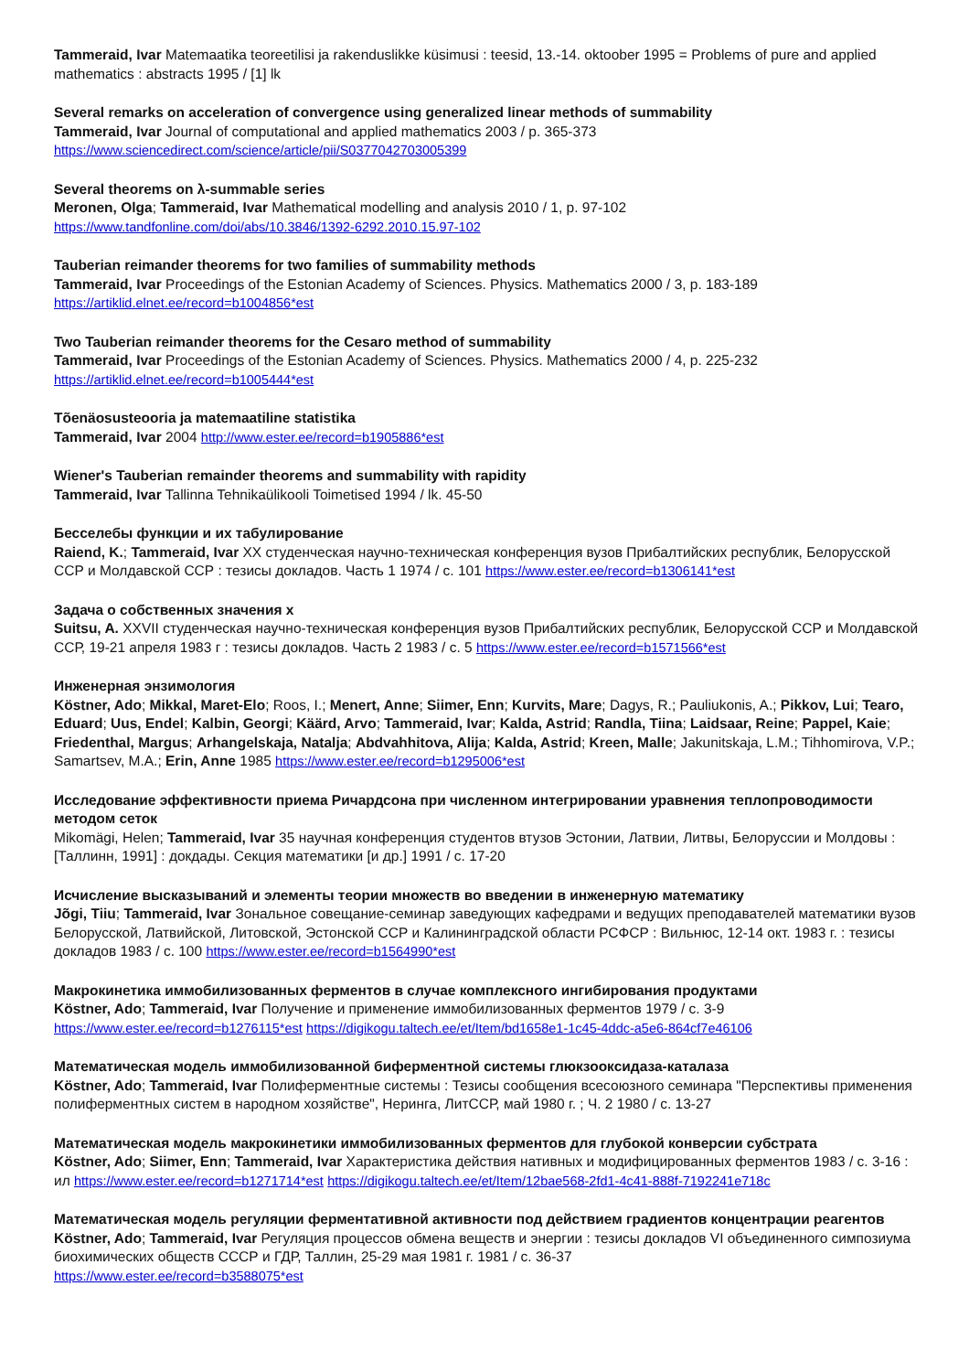Tammeraid, Ivar Matemaatika teoreetilisi ja rakenduslikke küsimusi : teesid, 13.-14. oktoober 1995 = Problems of pure and applied mathematics : abstracts 1995 / [1] lk
Several remarks on acceleration of convergence using generalized linear methods of summability
Tammeraid, Ivar Journal of computational and applied mathematics 2003 / p. 365-373
https://www.sciencedirect.com/science/article/pii/S0377042703005399
Several theorems on λ-summable series
Meronen, Olga; Tammeraid, Ivar Mathematical modelling and analysis 2010 / 1, p. 97-102
https://www.tandfonline.com/doi/abs/10.3846/1392-6292.2010.15.97-102
Tauberian reimander theorems for two families of summability methods
Tammeraid, Ivar Proceedings of the Estonian Academy of Sciences. Physics. Mathematics 2000 / 3, p. 183-189
https://artiklid.elnet.ee/record=b1004856*est
Two Tauberian reimander theorems for the Cesaro method of summability
Tammeraid, Ivar Proceedings of the Estonian Academy of Sciences. Physics. Mathematics 2000 / 4, p. 225-232
https://artiklid.elnet.ee/record=b1005444*est
Tõenäosusteooria ja matemaatiline statistika
Tammeraid, Ivar 2004 http://www.ester.ee/record=b1905886*est
Wiener's Tauberian remainder theorems and summability with rapidity
Tammeraid, Ivar Tallinna Tehnikaülikooli Toimetised 1994 / lk. 45-50
Бесселебы функции и их табулирование
Raiend, K.; Tammeraid, Ivar XX студенческая научно-техническая конференция вузов Прибалтийских республик, Белорусской ССР и Молдавской ССР : тезисы докладов. Часть 1 1974 / с. 101 https://www.ester.ee/record=b1306141*est
Задача о собственных значения х
Suitsu, A. XXVII студенческая научно-техническая конференция вузов Прибалтийских республик, Белорусской ССР и Молдавской ССР, 19-21 апреля 1983 г : тезисы докладов. Часть 2 1983 / с. 5 https://www.ester.ee/record=b1571566*est
Инженерная энзимология
Köstner, Ado; Mikkal, Maret-Elo; Roos, I.; Menert, Anne; Siimer, Enn; Kurvits, Mare; Dagys, R.; Pauliukonis, A.; Pikkov, Lui; Tearo, Eduard; Uus, Endel; Kalbin, Georgi; Käärd, Arvo; Tammeraid, Ivar; Kalda, Astrid; Randla, Tiina; Laidsaar, Reine; Pappel, Kaie; Friedenthal, Margus; Arhangelskaja, Natalja; Abdvahhitova, Alija; Kalda, Astrid; Kreen, Malle; Jakunitskaja, L.M.; Tihhomirova, V.P.; Samartsev, M.A.; Erin, Anne 1985 https://www.ester.ee/record=b1295006*est
Исследование эффективности приема Ричардсона при численном интегрировании уравнения теплопроводимости методом сеток
Mikomägi, Helen; Tammeraid, Ivar 35 научная конференция студентов втузов Эстонии, Латвии, Литвы, Белоруссии и Молдовы : [Таллинн, 1991] : докдады. Секция математики [и др.] 1991 / с. 17-20
Исчисление высказываний и элементы теории множеств во введении в инженерную математику
Jõgi, Tiiu; Tammeraid, Ivar Зональное совещание-семинар заведующих кафедрами и ведущих преподавателей математики вузов Белорусской, Латвийской, Литовской, Эстонской ССР и Калининградской области РСФСР : Вильнюс, 12-14 окт. 1983 г. : тезисы докладов 1983 / с. 100 https://www.ester.ee/record=b1564990*est
Макрокинетика иммобилизованных ферментов в случае комплексного ингибирования продуктами
Köstner, Ado; Tammeraid, Ivar Получение и применение иммобилизованных ферментов 1979 / с. 3-9
https://www.ester.ee/record=b1276115*est https://digikogu.taltech.ee/et/Item/bd1658e1-1c45-4ddc-a5e6-864cf7e46106
Математическая модель иммобилизованной биферментной системы глюкзооксидаза-каталаза
Köstner, Ado; Tammeraid, Ivar Полиферментные системы : Тезисы сообщения всесоюзного семинара "Перспективы применения полиферментных систем в народном хозяйстве", Неринга, ЛитССР, май 1980 г. ; Ч. 2 1980 / с. 13-27
Математическая модель макрокинетики иммобилизованных ферментов для глубокой конверсии субстрата
Köstner, Ado; Siimer, Enn; Tammeraid, Ivar Характеристика действия нативных и модифицированных ферментов 1983 / с. 3-16 : ил https://www.ester.ee/record=b1271714*est https://digikogu.taltech.ee/et/Item/12bae568-2fd1-4c41-888f-7192241e718c
Математическая модель регуляции ферментативной активности под действием градиентов концентрации реагентов
Köstner, Ado; Tammeraid, Ivar Регуляция процессов обмена веществ и энергии : тезисы докладов VI объединенного симпозиума биохимических обществ СССР и ГДР, Таллин, 25-29 мая 1981 г. 1981 / с. 36-37
https://www.ester.ee/record=b3588075*est